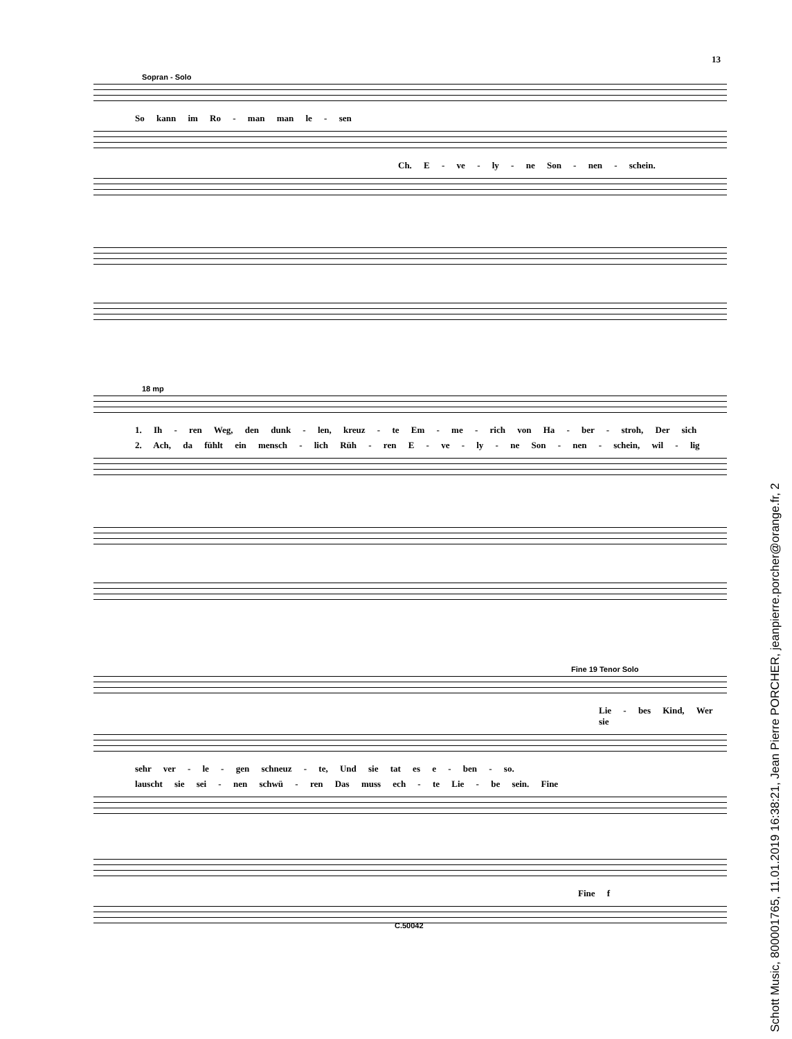13
Sopran - Solo
So kann im Ro - man man le - sen
Ch. E - ve - ly - ne Son - nen - schein.
18 mp
1. Ih - ren Weg, den dunk - len, kreuz - te Em - me - rich von Ha - ber - stroh, Der sich
2. Ach, da fühlt ein mensch - lich Rüh - ren E - ve - ly - ne Son - nen - schein, wil - lig
Fine 19 Tenor Solo
Lie - bes Kind, Wer sie
sehr ver - le - gen schneuz - te, Und sie tat es e - ben - so.
lauscht sie sei - nen schwü - ren Das muss ech - te Lie - be sein. Fine
Fine f
C.50042
Schott Music, 800001765, 11.01.2019 16:38:21, Jean Pierre PORCHER, jeanpierre.porcher@orange.fr, 2